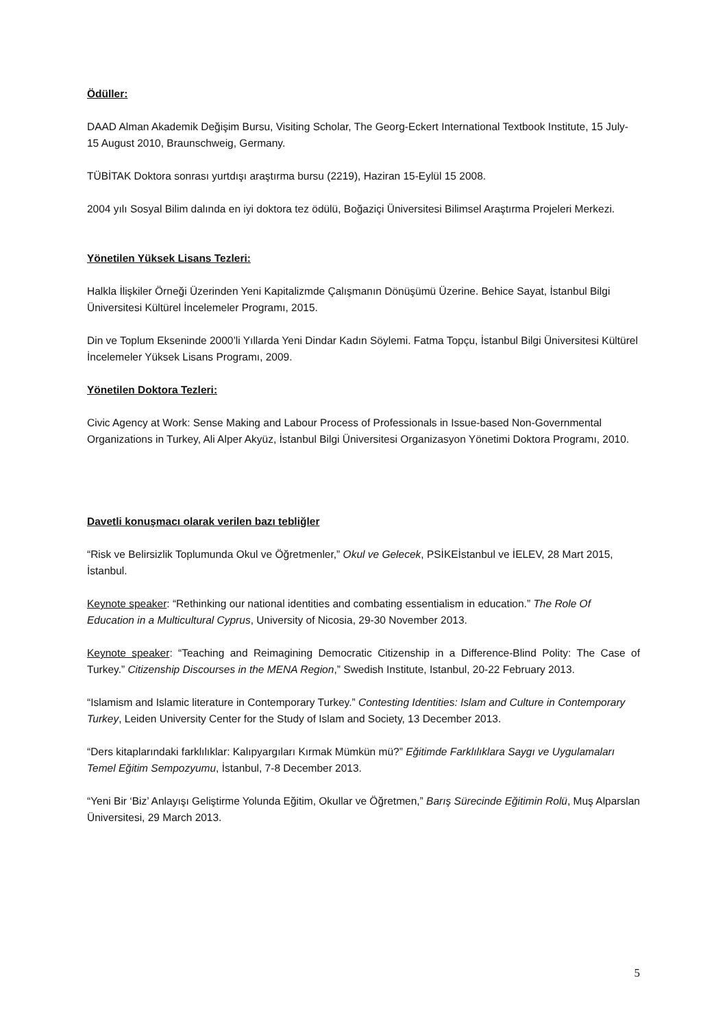Ödüller:
DAAD Alman Akademik Değişim Bursu, Visiting Scholar, The Georg-Eckert International Textbook Institute, 15 July-15 August 2010, Braunschweig, Germany.
TÜBİTAK Doktora sonrası yurtdışı araştırma bursu (2219), Haziran 15-Eylül 15 2008.
2004 yılı Sosyal Bilim dalında en iyi doktora tez ödülü, Boğaziçi Üniversitesi Bilimsel Araştırma Projeleri Merkezi.
Yönetilen Yüksek Lisans Tezleri:
Halkla İlişkiler Örneği Üzerinden Yeni Kapitalizmde Çalışmanın Dönüşümü Üzerine. Behice Sayat, İstanbul Bilgi Üniversitesi Kültürel İncelemeler Programı, 2015.
Din ve Toplum Ekseninde 2000’li Yıllarda Yeni Dindar Kadın Söylemi. Fatma Topçu, İstanbul Bilgi Üniversitesi Kültürel İncelemeler Yüksek Lisans Programı, 2009.
Yönetilen Doktora Tezleri:
Civic Agency at Work: Sense Making and Labour Process of Professionals in Issue-based Non-Governmental Organizations in Turkey, Ali Alper Akyüz, İstanbul Bilgi Üniversitesi Organizasyon Yönetimi Doktora Programı, 2010.
Davetli konuşmacı olarak verilen bazı tebliğler
“Risk ve Belirsizlik Toplumunda Okul ve Öğretmenler,” Okul ve Gelecek, PSİKEİstanbul ve İELEV, 28 Mart 2015, İstanbul.
Keynote speaker: “Rethinking our national identities and combating essentialism in education.” The Role Of Education in a Multicultural Cyprus, University of Nicosia, 29-30 November 2013.
Keynote speaker: “Teaching and Reimagining Democratic Citizenship in a Difference-Blind Polity: The Case of Turkey.” Citizenship Discourses in the MENA Region,” Swedish Institute, Istanbul, 20-22 February 2013.
“Islamism and Islamic literature in Contemporary Turkey.” Contesting Identities: Islam and Culture in Contemporary Turkey, Leiden University Center for the Study of Islam and Society, 13 December 2013.
“Ders kitaplarındaki farklılıklar: Kalıpyargıları Kırmak Mümkün mü?” Eğitimde Farklılıklara Saygı ve Uygulamaları Temel Eğitim Sempozyumu, İstanbul, 7-8 December 2013.
“Yeni Bir ‘Biz’ Anlayışı Geliştirme Yolunda Eğitim, Okullar ve Öğretmen,” Barış Sürecinde Eğitimin Rolü, Muş Alparslan Üniversitesi, 29 March 2013.
5